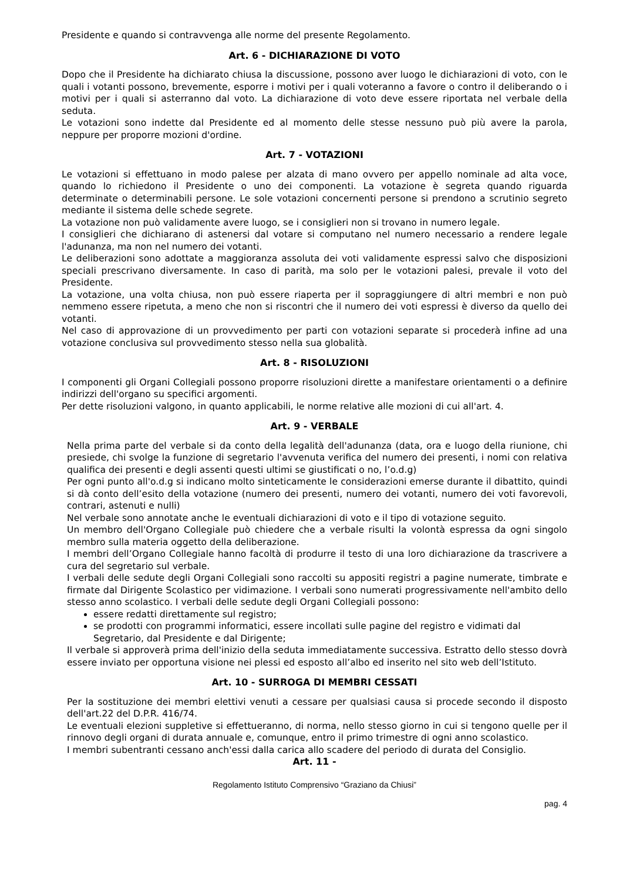Presidente e quando si contravvenga alle norme del presente Regolamento.
Art. 6 - DICHIARAZIONE DI VOTO
Dopo che il Presidente ha dichiarato chiusa la discussione, possono aver luogo le dichiarazioni di voto, con le quali i votanti possono, brevemente, esporre i motivi per i quali voteranno a favore o contro il deliberando o i motivi per i quali si asterranno dal voto. La dichiarazione di voto deve essere riportata nel verbale della seduta.
Le votazioni sono indette dal Presidente ed al momento delle stesse nessuno può più avere la parola, neppure per proporre mozioni d'ordine.
Art. 7 - VOTAZIONI
Le votazioni si effettuano in modo palese per alzata di mano ovvero per appello nominale ad alta voce, quando lo richiedono il Presidente o uno dei componenti. La votazione è segreta quando riguarda determinate o determinabili persone. Le sole votazioni concernenti persone si prendono a scrutinio segreto mediante il sistema delle schede segrete.
La votazione non può validamente avere luogo, se i consiglieri non si trovano in numero legale.
I consiglieri che dichiarano di astenersi dal votare si computano nel numero necessario a rendere legale l'adunanza, ma non nel numero dei votanti.
Le deliberazioni sono adottate a maggioranza assoluta dei voti validamente espressi salvo che disposizioni speciali prescrivano diversamente. In caso di parità, ma solo per le votazioni palesi, prevale il voto del Presidente.
La votazione, una volta chiusa, non può essere riaperta per il sopraggiungere di altri membri e non può nemmeno essere ripetuta, a meno che non si riscontri che il numero dei voti espressi è diverso da quello dei votanti.
Nel caso di approvazione di un provvedimento per parti con votazioni separate si procederà infine ad una votazione conclusiva sul provvedimento stesso nella sua globalità.
Art. 8 - RISOLUZIONI
I componenti gli Organi Collegiali possono proporre risoluzioni dirette a manifestare orientamenti o a definire indirizzi dell'organo su specifici argomenti.
Per dette risoluzioni valgono, in quanto applicabili, le norme relative alle mozioni di cui all'art. 4.
Art. 9 - VERBALE
Nella prima parte del verbale si da conto della legalità dell'adunanza (data, ora e luogo della riunione, chi presiede, chi svolge la funzione di segretario l'avvenuta verifica del numero dei presenti, i nomi con relativa qualifica dei presenti e degli assenti questi ultimi se giustificati o no, l’o.d.g)
Per ogni punto all'o.d.g si indicano molto sinteticamente le considerazioni emerse durante il dibattito, quindi si dà conto dell’esito della votazione (numero dei presenti, numero dei votanti, numero dei voti favorevoli, contrari, astenuti e nulli)
Nel verbale sono annotate anche le eventuali dichiarazioni di voto e il tipo di votazione seguito.
Un membro dell'Organo Collegiale può chiedere che a verbale risulti la volontà espressa da ogni singolo membro sulla materia oggetto della deliberazione.
I membri dell’Organo Collegiale hanno facoltà di produrre il testo di una loro dichiarazione da trascrivere a cura del segretario sul verbale.
I verbali delle sedute degli Organi Collegiali sono raccolti su appositi registri a pagine numerate, timbrate e firmate dal Dirigente Scolastico per vidimazione. I verbali sono numerati progressivamente nell'ambito dello stesso anno scolastico. I verbali delle sedute degli Organi Collegiali possono:
essere redatti direttamente sul registro;
se prodotti con programmi informatici, essere incollati sulle pagine del registro e vidimati dal Segretario, dal Presidente e dal Dirigente;
Il verbale si approverà prima dell'inizio della seduta immediatamente successiva. Estratto dello stesso dovrà essere inviato per opportuna visione nei plessi ed esposto all’albo ed inserito nel sito web dell’Istituto.
Art. 10 - SURROGA DI MEMBRI CESSATI
Per la sostituzione dei membri elettivi venuti a cessare per qualsiasi causa si procede secondo il disposto dell'art.22 del D.P.R. 416/74.
Le eventuali elezioni suppletive si effettueranno, di norma, nello stesso giorno in cui si tengono quelle per il rinnovo degli organi di durata annuale e, comunque, entro il primo trimestre di ogni anno scolastico.
I membri subentranti cessano anch'essi dalla carica allo scadere del periodo di durata del Consiglio.
Art. 11 -
Regolamento Istituto Comprensivo “Graziano da Chiusi”
pag. 4